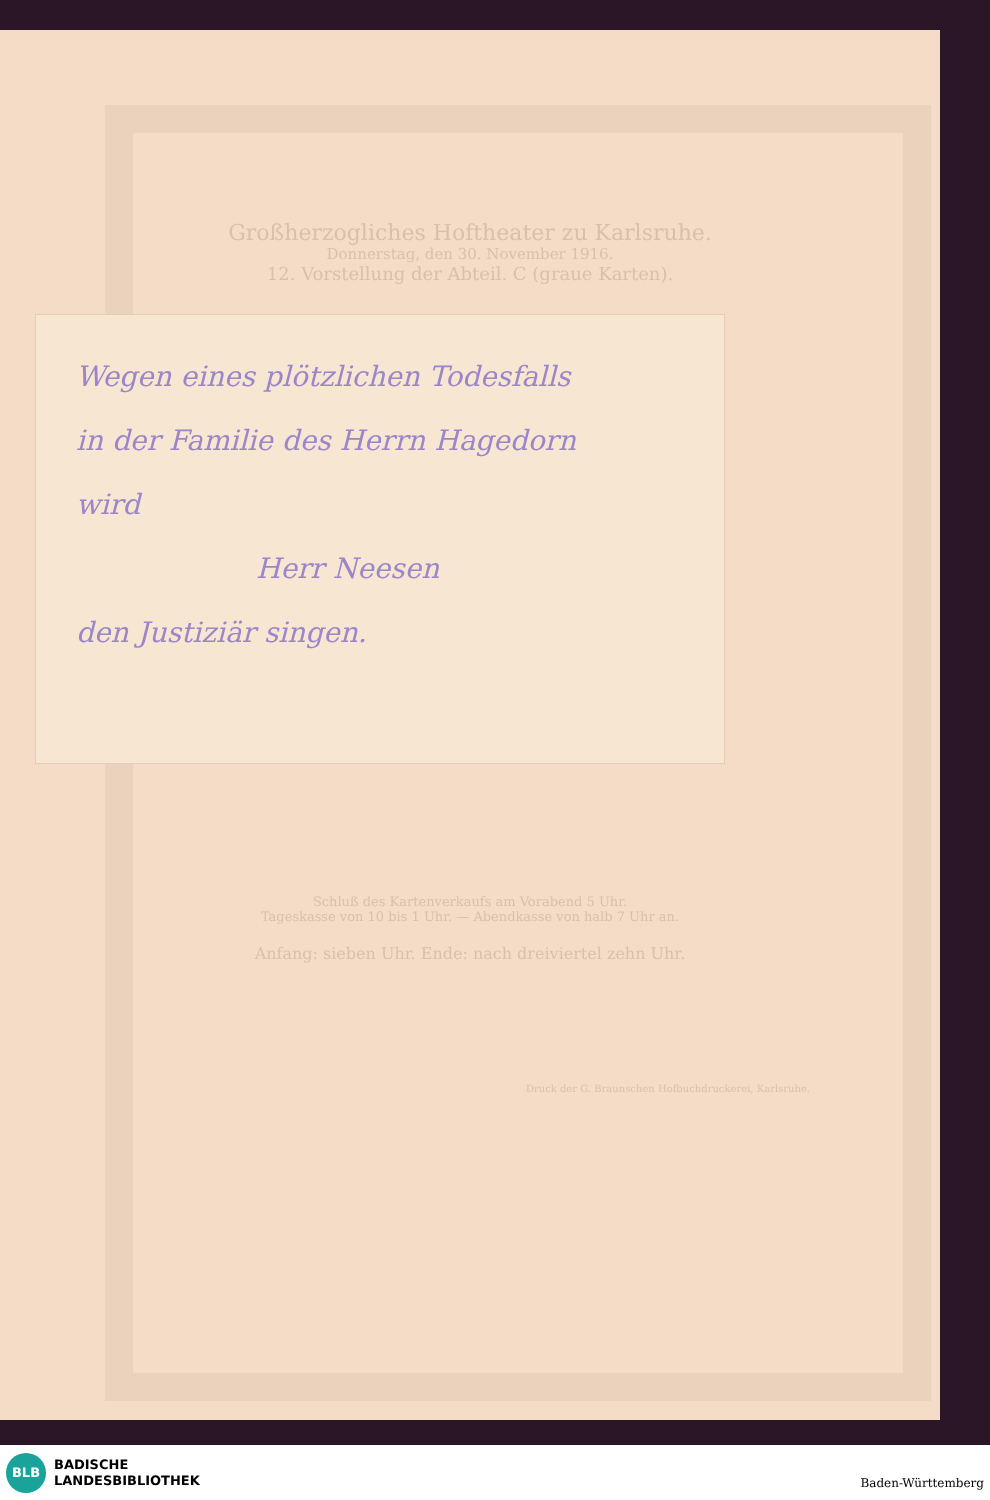Großherzogliches Hoftheater zu Karlsruhe.
Donnerstag, den 30. November 1916.
12. Vorstellung der Abteil. C (graue Karten).
Wegen eines plötzlichen Todesfalls
in der Familie des Herrn Hagedorn
wird
Herr Neesen
den Justiziär singen.
Schluß des Kartenverkaufs am Vorabend 5 Uhr.
Tageskasse von 10 bis 1 Uhr. — Abendkasse von halb 7 Uhr an.
Anfang: sieben Uhr. Ende: nach dreiviertel zehn Uhr.
Druck der G. Braunschen Hofbuchdruckerei, Karlsruhe.
BLB
BADISCHE
LANDESBIBLIOTHEK
Baden-Württemberg